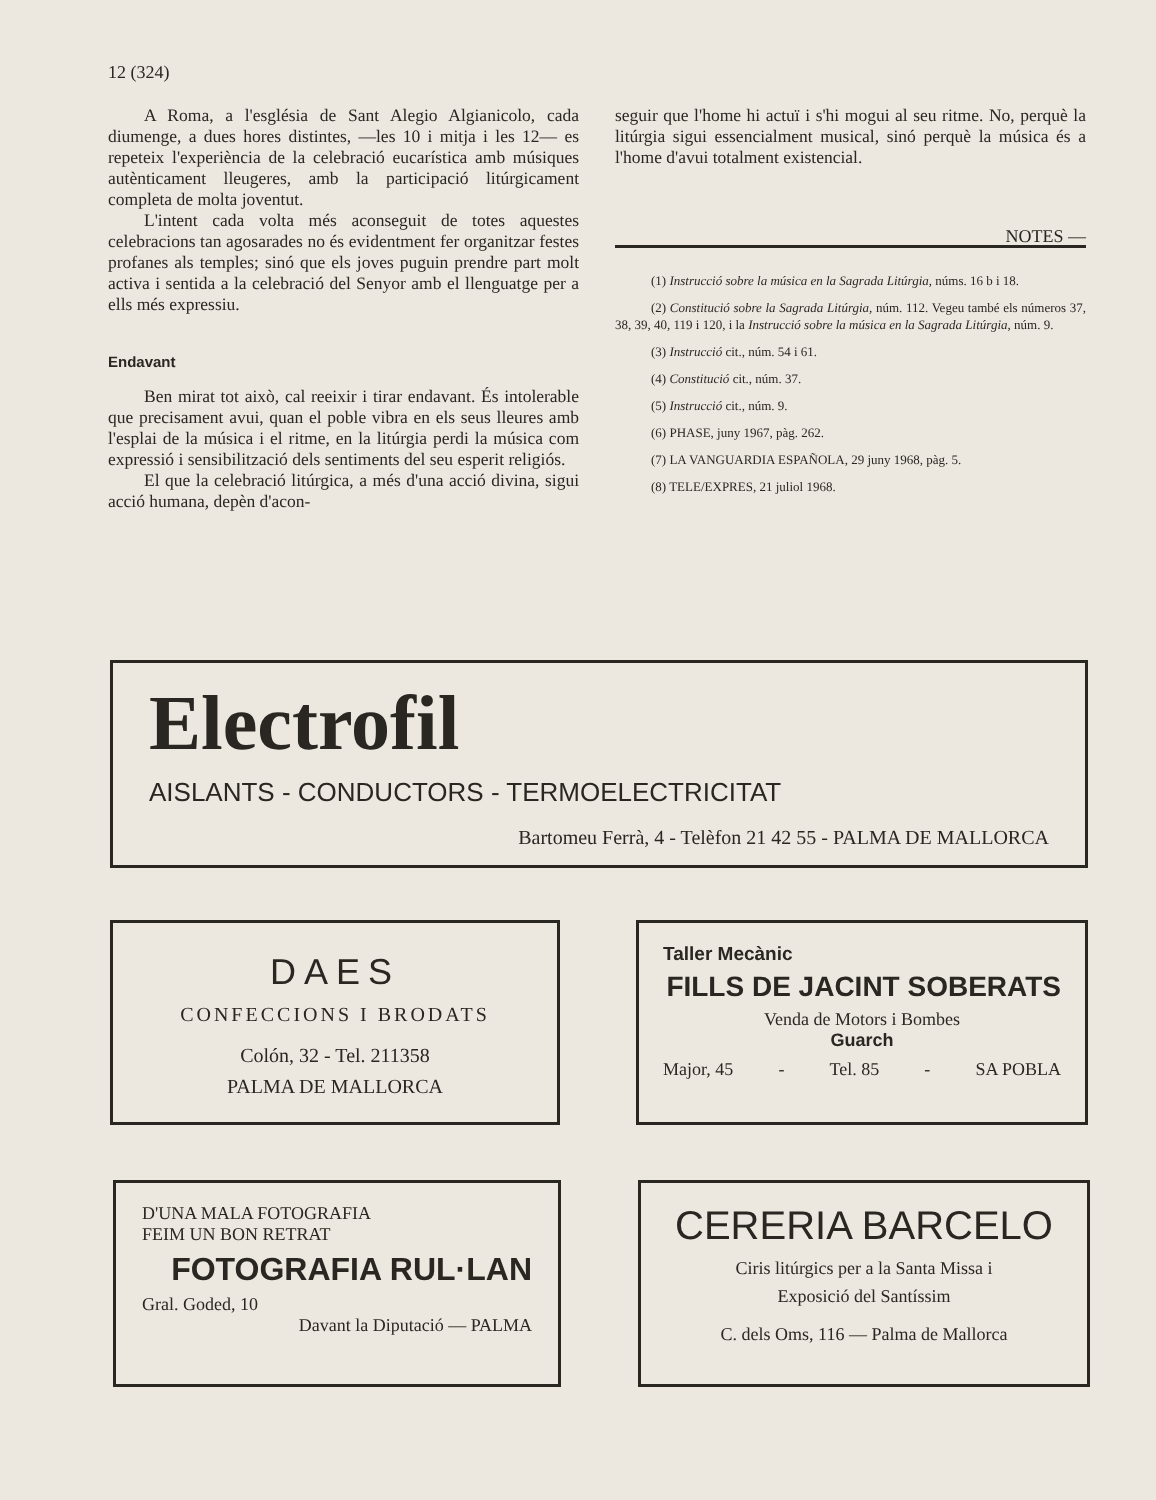12 (324)
A Roma, a l'església de Sant Alegio Algianicolo, cada diumenge, a dues hores distintes, —les 10 i mitja i les 12— es repeteix l'experiència de la celebració eucarística amb músiques autènticament lleugeres, amb la participació litúrgicament completa de molta joventut.
L'intent cada volta més aconseguit de totes aquestes celebracions tan agosarades no és evidentment fer organitzar festes profanes als temples; sinó que els joves puguin prendre part molt activa i sentida a la celebració del Senyor amb el llenguatge per a ells més expressiu.
Endavant
Ben mirat tot això, cal reeixir i tirar endavant. És intolerable que precisament avui, quan el poble vibra en els seus lleures amb l'esplai de la música i el ritme, en la litúrgia perdi la música com expressió i sensibilització dels sentiments del seu esperit religiós.
El que la celebració litúrgica, a més d'una acció divina, sigui acció humana, depèn d'acon-
seguir que l'home hi actuï i s'hi mogui al seu ritme. No, perquè la litúrgia sigui essencialment musical, sinó perquè la música és a l'home d'avui totalment existencial.
NOTES —
(1) Instrucció sobre la música en la Sagrada Litúrgia, núms. 16 b i 18.
(2) Constitució sobre la Sagrada Litúrgia, núm. 112. Vegeu també els números 37, 38, 39, 40, 119 i 120, i la Instrucció sobre la música en la Sagrada Litúrgia, núm. 9.
(3) Instrucció cit., núm. 54 i 61.
(4) Constitució cit., núm. 37.
(5) Instrucció cit., núm. 9.
(6) PHASE, juny 1967, pàg. 262.
(7) LA VANGUARDIA ESPAÑOLA, 29 juny 1968, pàg. 5.
(8) TELE/EXPRES, 21 juliol 1968.
Electrofil
AISLANTS - CONDUCTORS - TERMOELECTRICITAT
Bartomeu Ferrà, 4 - Telèfon 21 42 55 - PALMA DE MALLORCA
DAES
CONFECCIONS I BRODATS
Colón, 32 - Tel. 211358
PALMA DE MALLORCA
Taller Mecànic
FILLS DE JACINT SOBERATS
Venda de Motors i Bombes
Guarch
Major, 45 - Tel. 85 - SA POBLA
D'UNA MALA FOTOGRAFIA
FEIM UN BON RETRAT
FOTOGRAFIA RUL·LAN
Gral. Goded, 10
Davant la Diputació — PALMA
CERERIA BARCELO
Ciris litúrgics per a la Santa Missa i
Exposició del Santíssim
C. dels Oms, 116 — Palma de Mallorca